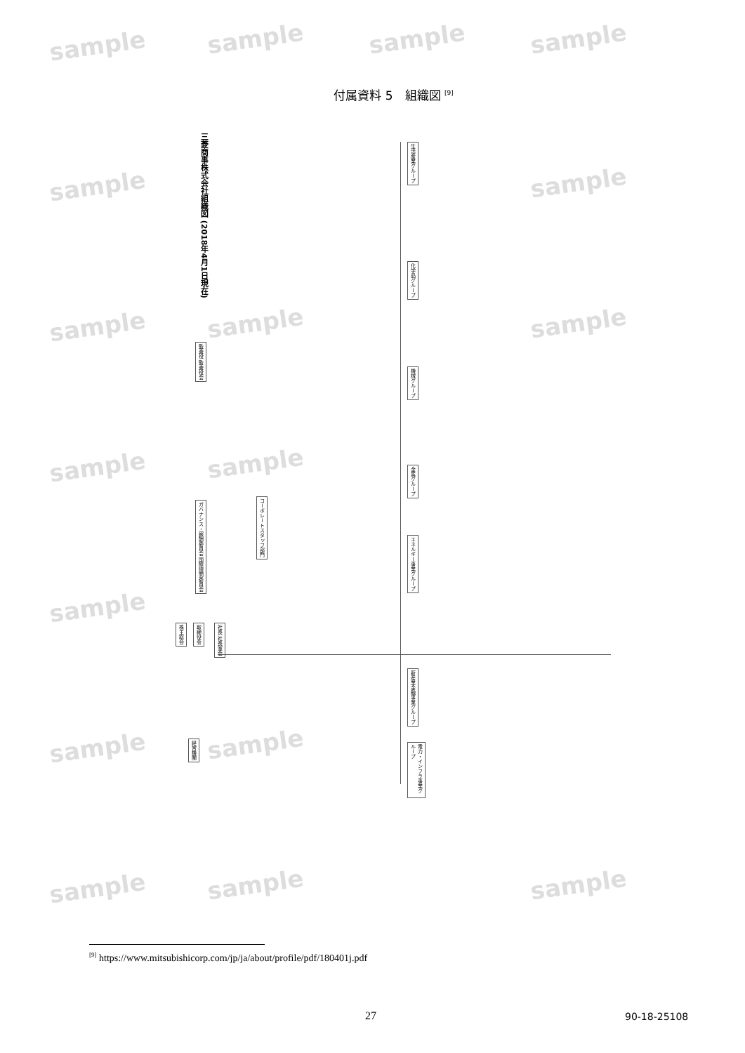sample sample sample sample
sample sample
sample sample sample
sample sample
sample
sample sample
sample sample sample
付属資料 5　組織図 <sup>[9]</sup>
三菱商事株式会社組織図 (2018年4月1日現在)
株主総会
取締役会
社長 社長室会
監査役 監査役会
ガバナンス・報酬委員会 国際諮問委員会
コーポレートスタッフ部門
経営機関
生活産業グループ
化学品グループ
機械グループ
金属グループ
エネルギー事業グループ
新産業金融事業グループ
電力・インフラ事業グループ
<sup>[9]</sup> https://www.mitsubishicorp.com/jp/ja/about/profile/pdf/180401j.pdf
27 90-18-25108